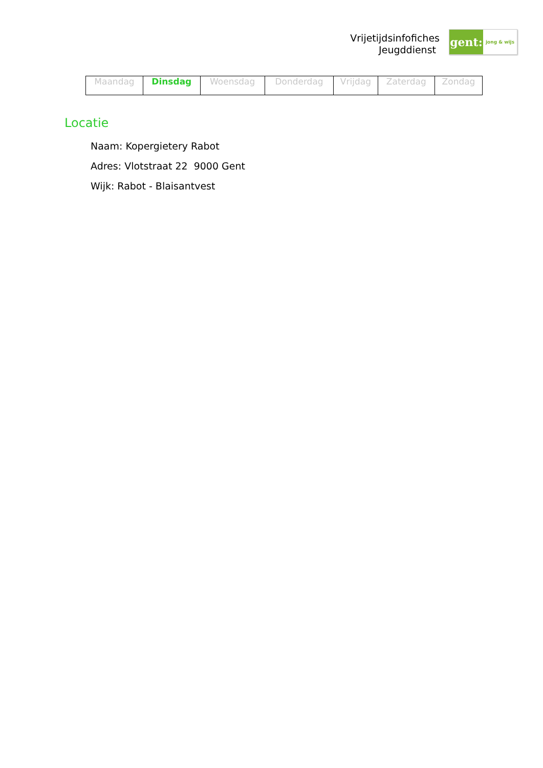Vrijetijdsinfofiches
Jeugddienst
gent:
jong & wijs
| Maandag | Dinsdag | Woensdag | Donderdag | Vrijdag | Zaterdag | Zondag |
Locatie
Naam: Kopergietery Rabot
Adres: Vlotstraat 22 9000 Gent
Wijk: Rabot - Blaisantvest